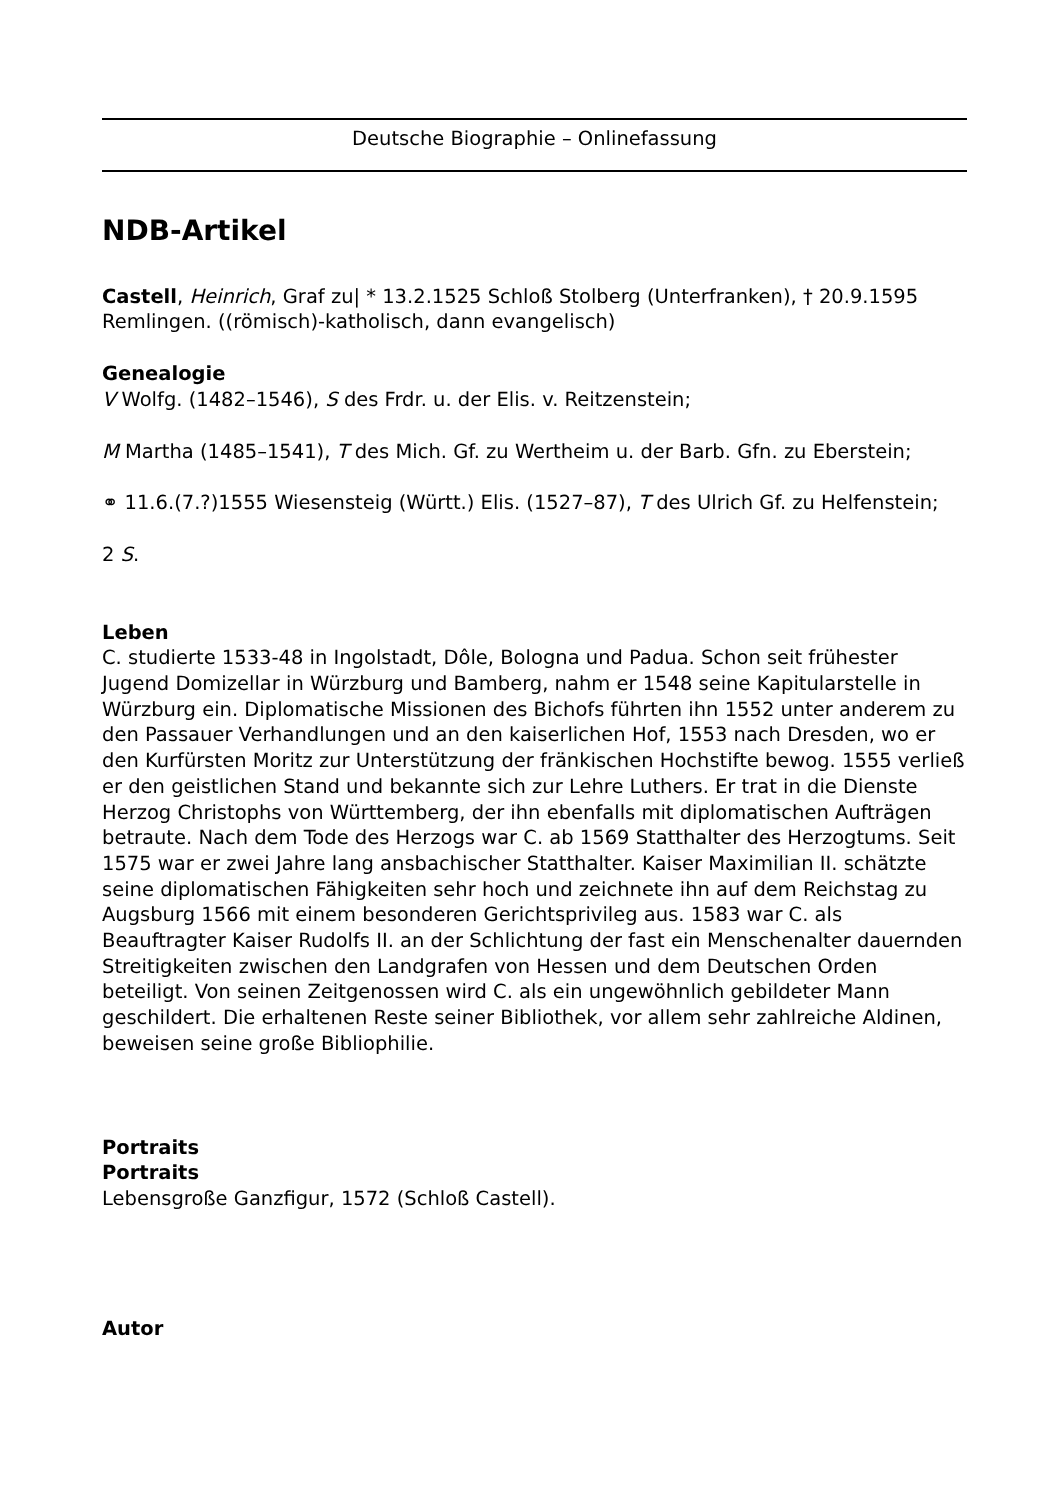Deutsche Biographie – Onlinefassung
NDB-Artikel
Castell, Heinrich, Graf zu| * 13.2.1525 Schloß Stolberg (Unterfranken), † 20.9.1595 Remlingen. ((römisch)-katholisch, dann evangelisch)
Genealogie
V Wolfg. (1482–1546), S des Frdr. u. der Elis. v. Reitzenstein;
M Martha (1485–1541), T des Mich. Gf. zu Wertheim u. der Barb. Gfn. zu Eberstein;
⚭ 11.6.(7.?)1555 Wiesensteig (Württ.) Elis. (1527–87), T des Ulrich Gf. zu Helfenstein;
2 S.
Leben
C. studierte 1533-48 in Ingolstadt, Dôle, Bologna und Padua. Schon seit frühester Jugend Domizellar in Würzburg und Bamberg, nahm er 1548 seine Kapitularstelle in Würzburg ein. Diplomatische Missionen des Bichofs führten ihn 1552 unter anderem zu den Passauer Verhandlungen und an den kaiserlichen Hof, 1553 nach Dresden, wo er den Kurfürsten Moritz zur Unterstützung der fränkischen Hochstifte bewog. 1555 verließ er den geistlichen Stand und bekannte sich zur Lehre Luthers. Er trat in die Dienste Herzog Christophs von Württemberg, der ihn ebenfalls mit diplomatischen Aufträgen betraute. Nach dem Tode des Herzogs war C. ab 1569 Statthalter des Herzogtums. Seit 1575 war er zwei Jahre lang ansbachischer Statthalter. Kaiser Maximilian II. schätzte seine diplomatischen Fähigkeiten sehr hoch und zeichnete ihn auf dem Reichstag zu Augsburg 1566 mit einem besonderen Gerichtsprivileg aus. 1583 war C. als Beauftragter Kaiser Rudolfs II. an der Schlichtung der fast ein Menschenalter dauernden Streitigkeiten zwischen den Landgrafen von Hessen und dem Deutschen Orden beteiligt. Von seinen Zeitgenossen wird C. als ein ungewöhnlich gebildeter Mann geschildert. Die erhaltenen Reste seiner Bibliothek, vor allem sehr zahlreiche Aldinen, beweisen seine große Bibliophilie.
Portraits
Portraits
Lebensgroße Ganzfigur, 1572 (Schloß Castell).
Autor